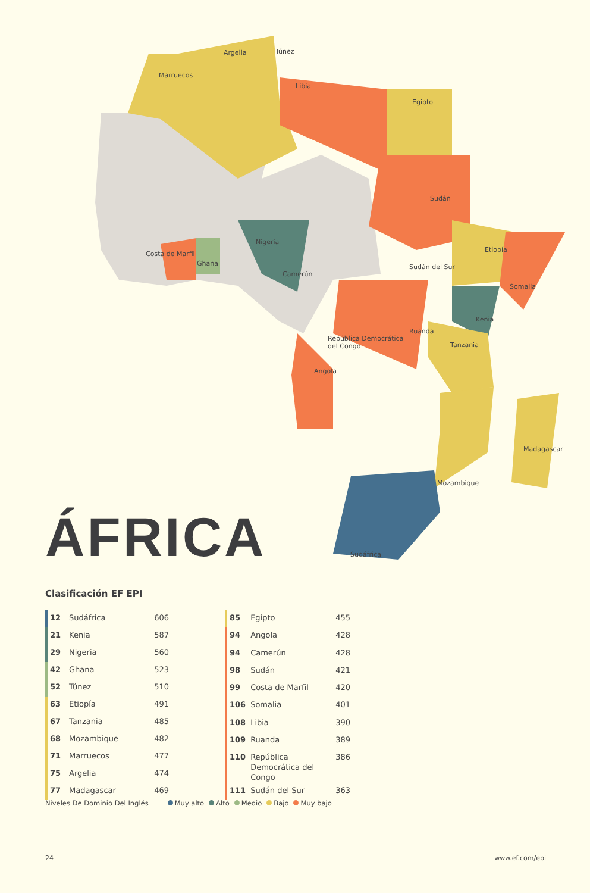Argelia Túnez
Marruecos
Libia
Egipto
Sudán
Nigeria
Etiopía
Costa de Marfil
Ghana Sudán del Sur
Camerún
Somalia
Kenia
Ruanda
República Democrática
del Congo Tanzania
Angola
Madagascar
Mozambique
Sudáfrica
ÁFRICA
Clasificación EF EPI
| | 12 | Sudáfrica | 606 |
| | 21 | Kenia | 587 |
| | 29 | Nigeria | 560 |
| | 42 | Ghana | 523 |
| | 52 | Túnez | 510 |
| | 63 | Etiopía | 491 |
| | 67 | Tanzania | 485 |
| | 68 | Mozambique | 482 |
| | 71 | Marruecos | 477 |
| | 75 | Argelia | 474 |
| | 77 | Madagascar | 469 |
| | 85 | Egipto | 455 |
| | 94 | Angola | 428 |
| | 94 | Camerún | 428 |
| | 98 | Sudán | 421 |
| | 99 | Costa de Marfil | 420 |
| | 106 | Somalia | 401 |
| | 108 | Libia | 390 |
| | 109 | Ruanda | 389 |
| | 110 | República Democrática del Congo | 386 |
| | 111 | Sudán del Sur | 363 |
Niveles De Dominio Del Inglés Muy alto Alto Medio Bajo Muy bajo
24 www.ef.com/epi